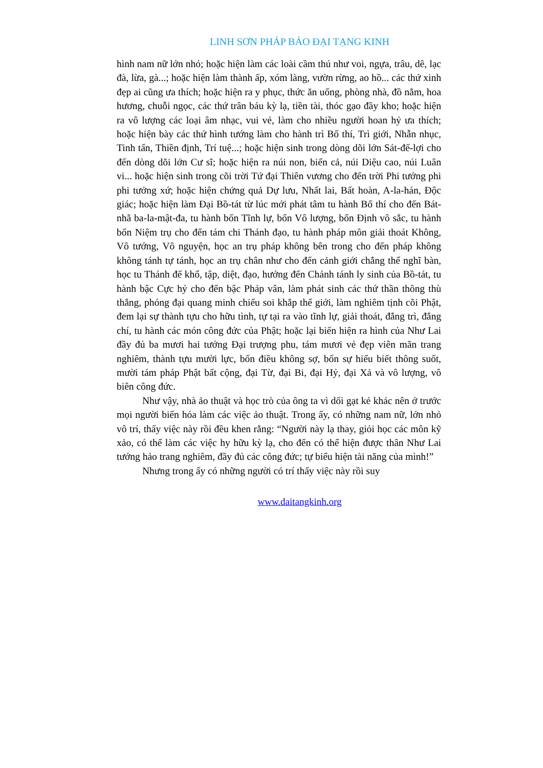LINH SƠN PHÁP BẢO ĐẠI TẠNG KINH
hình nam nữ lớn nhỏ; hoặc hiện làm các loài cầm thú như voi, ngựa, trâu, dê, lạc đà, lừa, gà...; hoặc hiện làm thành ấp, xóm làng, vườn rừng, ao hồ... các thứ xinh đẹp ai cũng ưa thích; hoặc hiện ra y phục, thức ăn uống, phòng nhà, đồ nằm, hoa hương, chuỗi ngọc, các thứ trân báu kỳ lạ, tiền tài, thóc gạo đầy kho; hoặc hiện ra vô lượng các loại âm nhạc, vui vẻ, làm cho nhiều người hoan hỷ ưa thích; hoặc hiện bày các thứ hình tướng làm cho hành trì Bố thí, Trì giới, Nhẫn nhục, Tinh tấn, Thiền định, Trí tuệ...; hoặc hiện sinh trong dòng dõi lớn Sát-đế-lợi cho đến dòng dõi lớn Cư sĩ; hoặc hiện ra núi non, biển cả, núi Diệu cao, núi Luân vi... hoặc hiện sinh trong cõi trời Tứ đại Thiên vương cho đến trời Phi tưởng phi phi tưởng xứ; hoặc hiện chứng quả Dự lưu, Nhất lai, Bất hoàn, A-la-hán, Độc giác; hoặc hiện làm Đại Bồ-tát từ lúc mới phát tâm tu hành Bố thí cho đến Bát-nhã ba-la-mật-đa, tu hành bốn Tĩnh lự, bốn Vô lượng, bốn Định vô sắc, tu hành bốn Niệm trụ cho đến tám chi Thánh đạo, tu hành pháp môn giải thoát Không, Vô tướng, Vô nguyện, học an trụ pháp không bên trong cho đến pháp không không tánh tự tánh, học an trụ chân như cho đến cảnh giới chẳng thể nghĩ bàn, học tu Thánh đế khổ, tập, diệt, đạo, hướng đến Chánh tánh ly sinh của Bồ-tát, tu hành bậc Cực hỷ cho đến bậc Pháp vân, làm phát sinh các thứ thần thông thù thắng, phóng đại quang minh chiếu soi khắp thế giới, làm nghiêm tịnh cõi Phật, đem lại sự thành tựu cho hữu tình, tự tại ra vào tĩnh lự, giải thoát, đẳng trì, đẳng chí, tu hành các món công đức của Phật; hoặc lại biến hiện ra hình của Như Lai đầy đủ ba mươi hai tướng Đại trượng phu, tám mươi vẻ đẹp viên mãn trang nghiêm, thành tựu mười lực, bốn điều không sợ, bốn sự hiểu biết thông suốt, mười tám pháp Phật bất cộng, đại Từ, đại Bi, đại Hỷ, đại Xả và vô lượng, vô biên công đức.
Như vậy, nhà ảo thuật và học trò của ông ta vì dối gạt kẻ khác nên ở trước mọi người biến hóa làm các việc ảo thuật. Trong ấy, có những nam nữ, lớn nhỏ vô trí, thấy việc này rồi đều khen rằng: “Người này lạ thay, giỏi học các môn kỹ xảo, có thể làm các việc hy hữu kỳ lạ, cho đến có thể hiện được thân Như Lai tướng hảo trang nghiêm, đầy đủ các công đức; tự biểu hiện tài năng của mình!”
Nhưng trong ấy có những người có trí thấy việc này rồi suy
www.daitangkinh.org